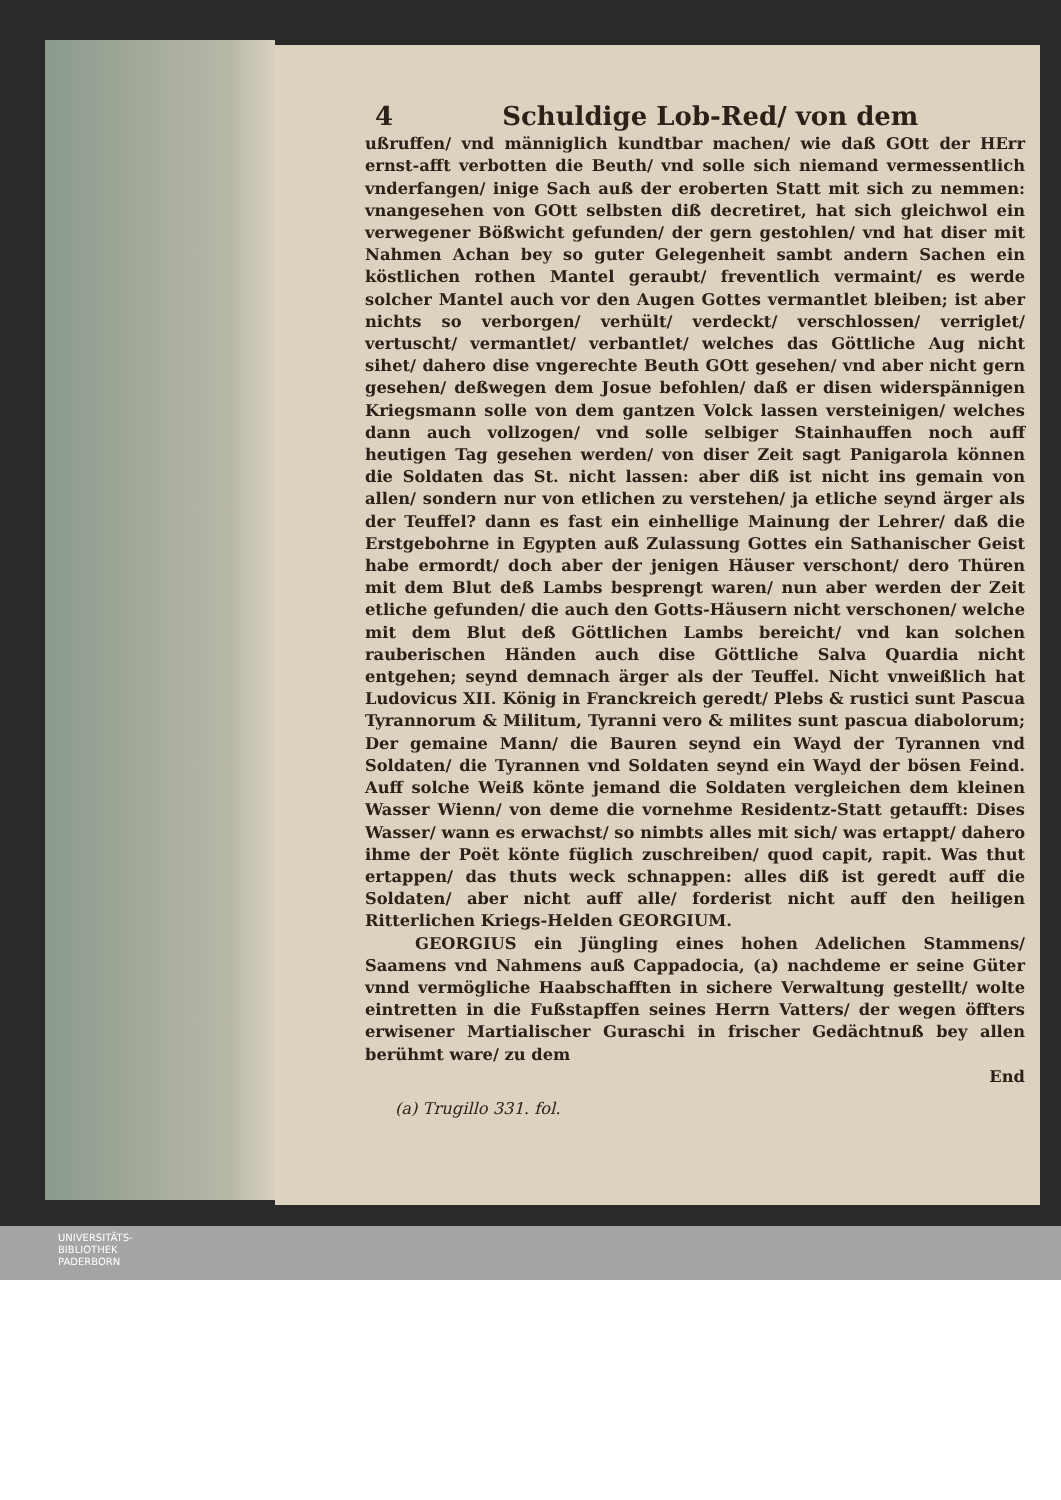4 Schuldige Lob-Red/ von dem
ußruffen/ vnd männiglich kundtbar machen/ wie daß GOtt der HErr ernst-afft verbotten die Beuth/ vnd solle sich niemand vermessentlich vnderfangen/ inige Sach auß der eroberten Statt mit sich zu nemmen: vnangesehen von GOtt selbsten diß decretiret, hat sich gleichwol ein verwegener Bößwicht gefunden/ der gern gestohlen/ vnd hat diser mit Nahmen Achan bey so guter Gelegenheit sambt andern Sachen ein köstlichen rothen Mantel geraubt/ freventlich vermaint/ es werde solcher Mantel auch vor den Augen Gottes vermantlet bleiben; ist aber nichts so verborgen/ verhült/ verdeckt/ verschlossen/ verriglet/ vertuscht/ vermantlet/ verbantlet/ welches das Göttliche Aug nicht sihet/ dahero dise vngerechte Beuth GOtt gesehen/ vnd aber nicht gern gesehen/ deßwegen dem Josue befohlen/ daß er disen widerspännigen Kriegsmann solle von dem gantzen Volck lassen versteinigen/ welches dann auch vollzogen/ vnd solle selbiger Stainhauffen noch auff heutigen Tag gesehen werden/ von diser Zeit sagt Panigarola können die Soldaten das St. nicht lassen: aber diß ist nicht ins gemain von allen/ sondern nur von etlichen zu verstehen/ ja etliche seynd ärger als der Teuffel? dann es fast ein einhellige Mainung der Lehrer/ daß die Erstgebohrne in Egypten auß Zulassung Gottes ein Sathanischer Geist habe ermordt/ doch aber der jenigen Häuser verschont/ dero Thüren mit dem Blut deß Lambs besprengt waren/ nun aber werden der Zeit etliche gefunden/ die auch den Gotts-Häusern nicht verschonen/ welche mit dem Blut deß Göttlichen Lambs bereicht/ vnd kan solchen rauberischen Händen auch dise Göttliche Salva Quardia nicht entgehen; seynd demnach ärger als der Teuffel. Nicht vnweißlich hat Ludovicus XII. König in Franckreich geredt/ Plebs & rustici sunt Pascua Tyrannorum & Militum, Tyranni vero & milites sunt pascua diabolorum; Der gemaine Mann/ die Bauren seynd ein Wayd der Tyrannen vnd Soldaten/ die Tyrannen vnd Soldaten seynd ein Wayd der bösen Feind. Auff solche Weiß könte jemand die Soldaten vergleichen dem kleinen Wasser Wienn/ von deme die vornehme Residentz-Statt getaufft: Dises Wasser/ wann es erwachst/ so nimbts alles mit sich/ was ertappt/ dahero ihme der Poët könte füglich zuschreiben/ quod capit, rapit. Was thut ertappen/ das thuts weck schnappen: alles diß ist geredt auff die Soldaten/ aber nicht auff alle/ forderist nicht auff den heiligen Ritterlichen Kriegs-Helden GEORGIUM.
GEORGIUS ein Jüngling eines hohen Adelichen Stammens/ Saamens vnd Nahmens auß Cappadocia, (a) nachdeme er seine Güter vnnd vermögliche Haabschafften in sichere Verwaltung gestellt/ wolte eintretten in die Fußstapffen seines Herrn Vatters/ der wegen öffters erwisener Martialischer Guraschi in frischer Gedächtnuß bey allen berühmt ware/ zu dem
End
(a) Trugillo 331. fol.
UNIVERSITÄTS-
BIBLIOTHEK
PADERBORN